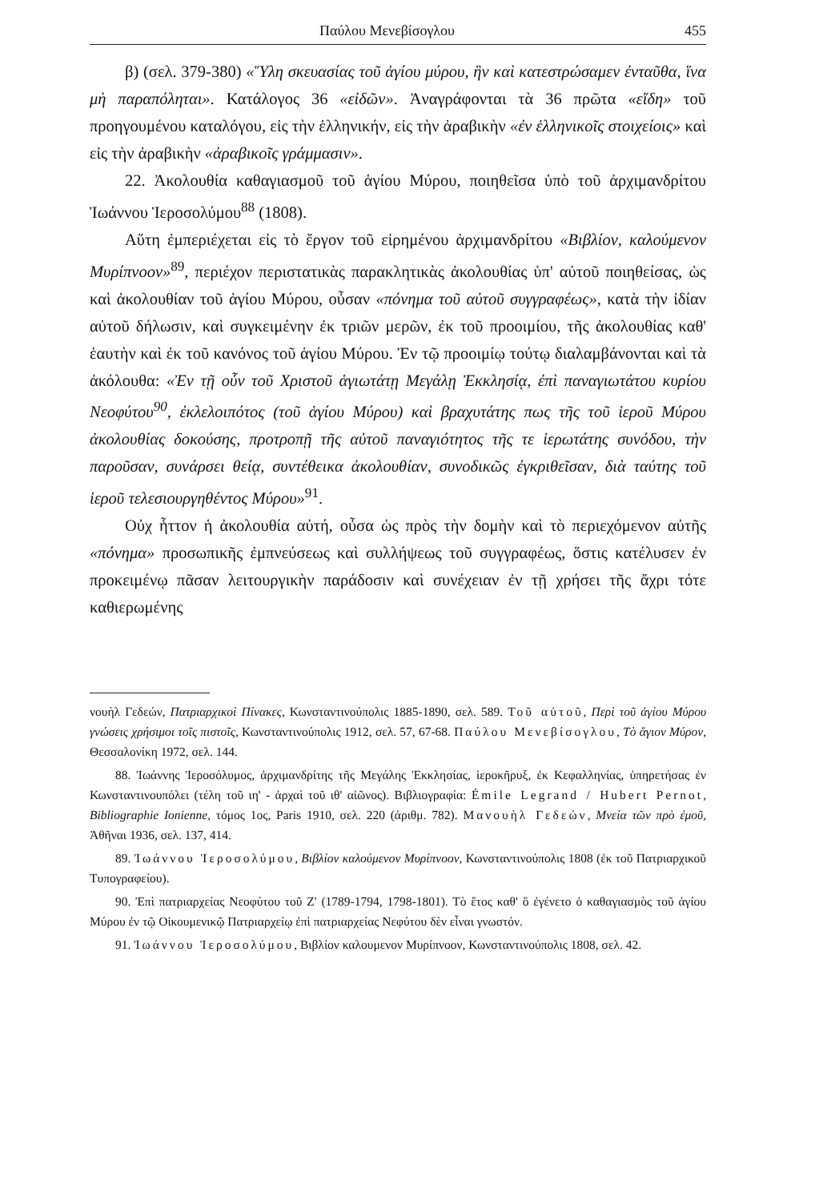Παύλου Μενεβίσογλου 455
β) (σελ. 379-380) «Ὕλη σκευασίας τοῦ ἁγίου μύρου, ἣν καὶ κατεστρώσαμεν ἐνταῦθα, ἵνα μὴ παραπόληται». Κατάλογος 36 «εἰδῶν». Ἀναγράφονται τὰ 36 πρῶτα «εἴδη» τοῦ προηγουμένου καταλόγου, εἰς τὴν ἑλληνικήν, εἰς τὴν ἀραβικὴν «ἐν ἑλληνικοῖς στοιχείοις» καὶ εἰς τὴν ἀραβικὴν «ἀραβικοῖς γράμμασιν».
22. Ἀκολουθία καθαγιασμοῦ τοῦ ἁγίου Μύρου, ποιηθεῖσα ὑπὸ τοῦ ἀρχιμανδρίτου Ἰωάννου Ἱεροσολύμου<sup>88</sup> (1808).
Αὕτη ἐμπεριέχεται εἰς τὸ ἔργον τοῦ εἰρημένου ἀρχιμανδρίτου «Βιβλίον, καλούμενον Μυρίπνοον»<sup>89</sup>, περιέχον περιστατικὰς παρακλητικὰς ἀκολουθίας ὑπ' αὐτοῦ ποιηθείσας, ὡς καὶ ἀκολουθίαν τοῦ ἁγίου Μύρου, οὖσαν «πόνημα τοῦ αὐτοῦ συγγραφέως», κατὰ τὴν ἰδίαν αὐτοῦ δήλωσιν, καὶ συγκειμένην ἐκ τριῶν μερῶν, ἐκ τοῦ προοιμίου, τῆς ἀκολουθίας καθ' ἑαυτὴν καὶ ἐκ τοῦ κανόνος τοῦ ἁγίου Μύρου. Ἐν τῷ προοιμίῳ τούτῳ διαλαμβάνονται καὶ τὰ ἀκόλουθα: «Ἐν τῇ οὖν τοῦ Χριστοῦ ἁγιωτάτῃ Μεγάλῃ Ἐκκλησίᾳ, ἐπὶ παναγιωτάτου κυρίου Νεοφύτου<sup>90</sup>, ἐκλελοιπότος (τοῦ ἁγίου Μύρου) καὶ βραχυτάτης πως τῆς τοῦ ἱεροῦ Μύρου ἀκολουθίας δοκούσης, προτροπῇ τῆς αὐτοῦ παναγιότητος τῆς τε ἱερωτάτης συνόδου, τὴν παροῦσαν, συνάρσει θείᾳ, συντέθεικα ἀκολουθίαν, συνοδικῶς ἐγκριθεῖσαν, διὰ ταύτης τοῦ ἱεροῦ τελεσιουργηθέντος Μύρου»<sup>91</sup>.
Οὐχ ἧττον ἡ ἀκολουθία αὐτή, οὖσα ὡς πρὸς τὴν δομὴν καὶ τὸ περιεχόμενον αὐτῆς «πόνημα» προσωπικῆς ἐμπνεύσεως καὶ συλλήψεως τοῦ συγγραφέως, ὅστις κατέλυσεν ἐν προκειμένῳ πᾶσαν λειτουργικὴν παράδοσιν καὶ συνέχειαν ἐν τῇ χρήσει τῆς ἄχρι τότε καθιερωμένης
νουὴλ Γεδεών, Πατριαρχικοὶ Πίνακες, Κωνσταντινούπολις 1885-1890, σελ. 589. Τοῦ αὐτοῦ, Περὶ τοῦ ἁγίου Μύρου γνώσεις χρήσιμοι τοῖς πιστοῖς, Κωνσταντινούπολις 1912, σελ. 57, 67-68. Παύλου Μενεβίσογλου, Τὸ ἅγιον Μύρον, Θεσσαλονίκη 1972, σελ. 144.
88. Ἰωάννης Ἱεροσόλυμος, ἀρχιμανδρίτης τῆς Μεγάλης Ἐκκλησίας, ἱεροκῆρυξ, ἐκ Κεφαλληνίας, ὑπηρετήσας ἐν Κωνσταντινουπόλει (τέλη τοῦ ιη' - ἀρχαὶ τοῦ ιθ' αἰῶνος). Βιβλιογραφία: Émile Legrand / Hubert Pernot, Bibliographie Ionienne, τόμος 1ος, Paris 1910, σελ. 220 (ἀριθμ. 782). Μανουὴλ Γεδεών, Μνεία τῶν πρὸ ἐμοῦ, Ἀθῆναι 1936, σελ. 137, 414.
89. Ἰωάννου Ἱεροσολύμου, Βιβλίον καλούμενον Μυρίπνοον, Κωνσταντινούπολις 1808 (ἐκ τοῦ Πατριαρχικοῦ Τυπογραφείου).
90. Ἐπὶ πατριαρχείας Νεοφύτου τοῦ Ζ' (1789-1794, 1798-1801). Τὸ ἔτος καθ' ὃ ἐγένετο ὁ καθαγιασμὸς τοῦ ἁγίου Μύρου ἐν τῷ Οἰκουμενικῷ Πατριαρχείῳ ἐπὶ πατριαρχείας Νεφύτου δὲν εἶναι γνωστόν.
91. Ἰωάννου Ἱεροσολύμου, Βιβλίον καλουμενον Μυρίπνοον, Κωνσταντινούπολις 1808, σελ. 42.